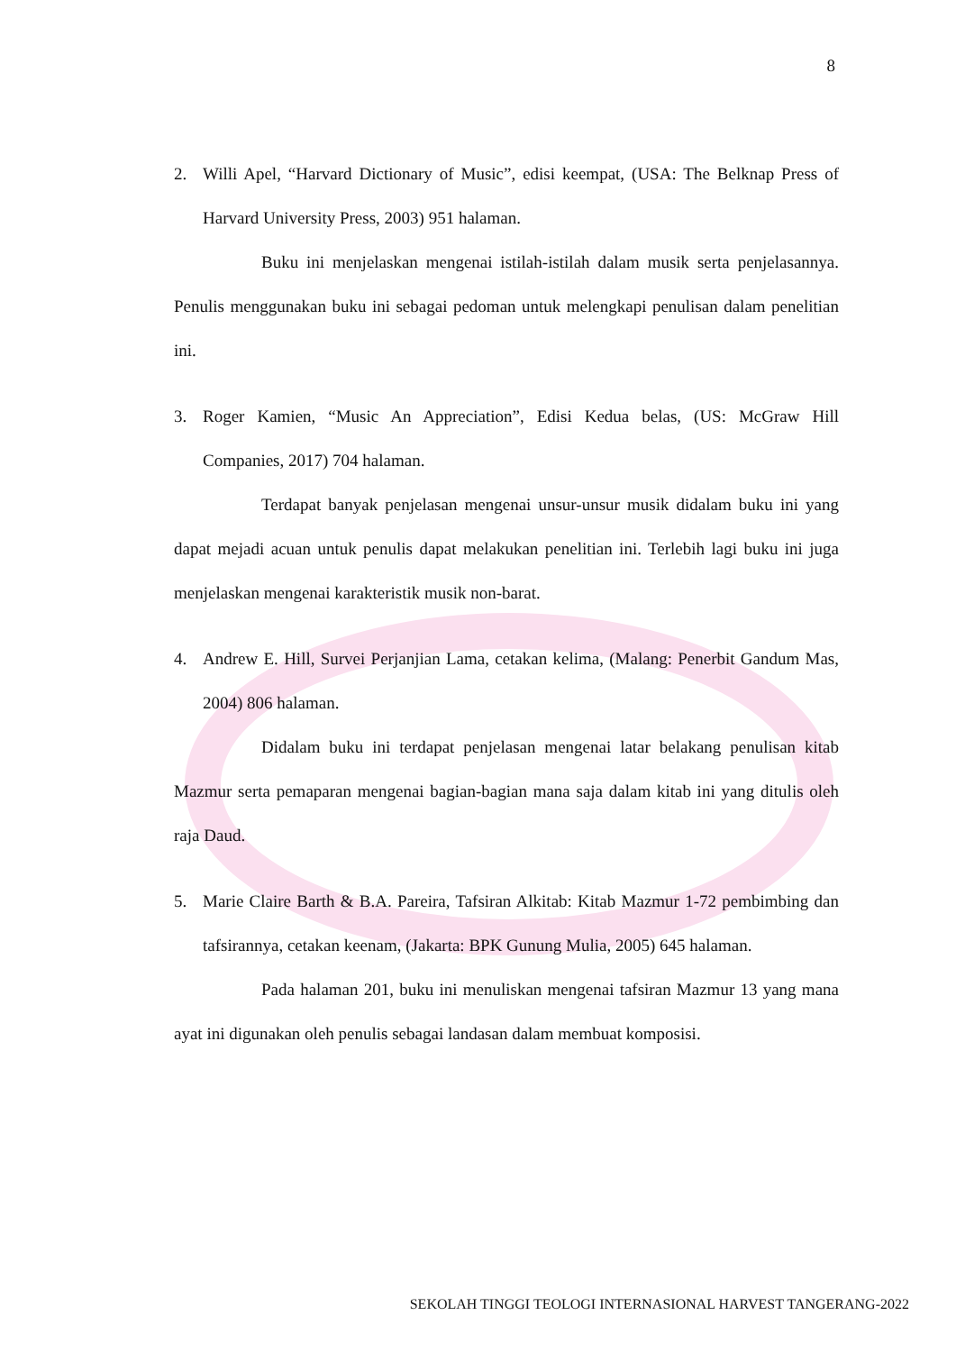8
2. Willi Apel, “Harvard Dictionary of Music”, edisi keempat, (USA: The Belknap Press of Harvard University Press, 2003) 951 halaman.
Buku ini menjelaskan mengenai istilah-istilah dalam musik serta penjelasannya. Penulis menggunakan buku ini sebagai pedoman untuk melengkapi penulisan dalam penelitian ini.
3. Roger Kamien, “Music An Appreciation”, Edisi Kedua belas, (US: McGraw Hill Companies, 2017) 704 halaman.
Terdapat banyak penjelasan mengenai unsur-unsur musik didalam buku ini yang dapat mejadi acuan untuk penulis dapat melakukan penelitian ini. Terlebih lagi buku ini juga menjelaskan mengenai karakteristik musik non-barat.
4. Andrew E. Hill, Survei Perjanjian Lama, cetakan kelima, (Malang: Penerbit Gandum Mas, 2004) 806 halaman.
Didalam buku ini terdapat penjelasan mengenai latar belakang penulisan kitab Mazmur serta pemaparan mengenai bagian-bagian mana saja dalam kitab ini yang ditulis oleh raja Daud.
5. Marie Claire Barth & B.A. Pareira, Tafsiran Alkitab: Kitab Mazmur 1-72 pembimbing dan tafsirannya, cetakan keenam, (Jakarta: BPK Gunung Mulia, 2005) 645 halaman.
Pada halaman 201, buku ini menuliskan mengenai tafsiran Mazmur 13 yang mana ayat ini digunakan oleh penulis sebagai landasan dalam membuat komposisi.
SEKOLAH TINGGI TEOLOGI INTERNASIONAL HARVEST TANGERANG-2022